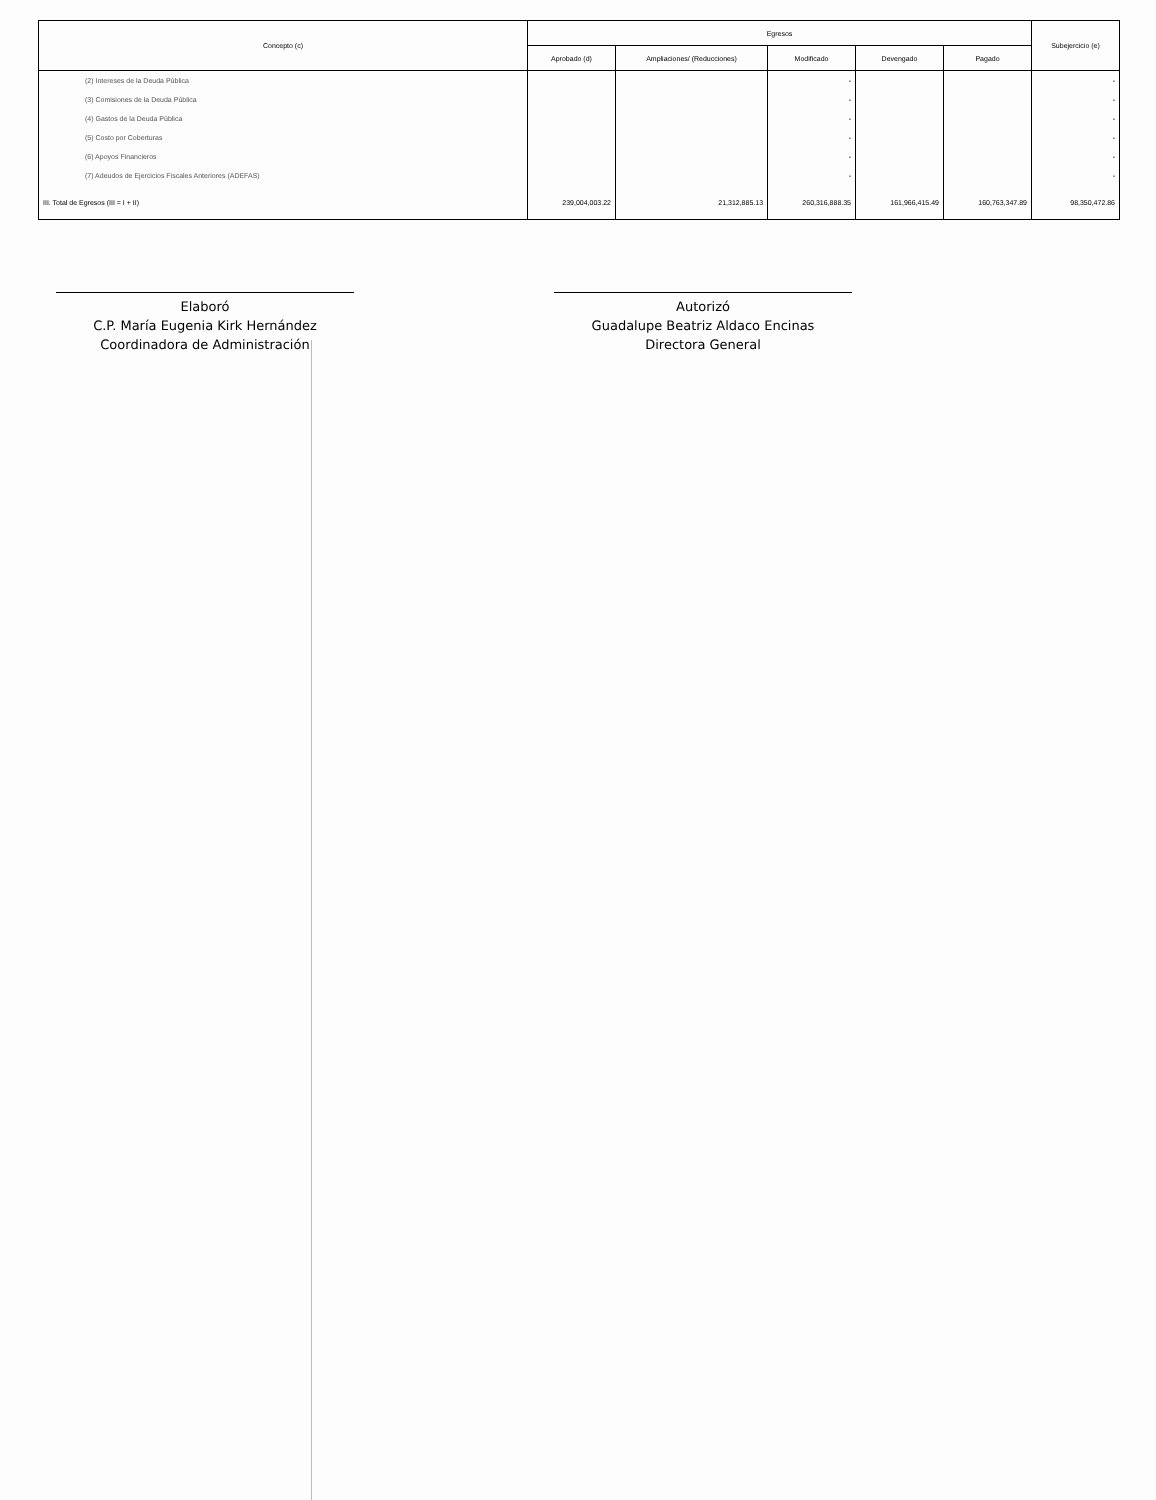| Concepto (c) | Egresos | | | | | Subejercicio (e) |
| --- | --- | --- | --- | --- | --- | --- |
| | Aprobado (d) | Ampliaciones/ (Reducciones) | Modificado | Devengado | Pagado | |
| (2) Intereses de la Deuda Pública | | | - | | | - |
| (3) Comisiones de la Deuda Pública | | | - | | | - |
| (4) Gastos de la Deuda Pública | | | - | | | - |
| (5) Costo por Coberturas | | | - | | | - |
| (6) Apoyos Financieros | | | - | | | - |
| (7) Adeudos de Ejercicios Fiscales Anteriores (ADEFAS) | | | - | | | - |
| III. Total de Egresos (III = I + II) | 239,004,003.22 | 21,312,885.13 | 260,316,888.35 | 161,966,415.49 | 160,763,347.89 | 98,350,472.86 |
Elaboró
C.P. María Eugenia Kirk Hernández
Coordinadora de Administración
Autorizó
Guadalupe Beatriz Aldaco Encinas
Directora General